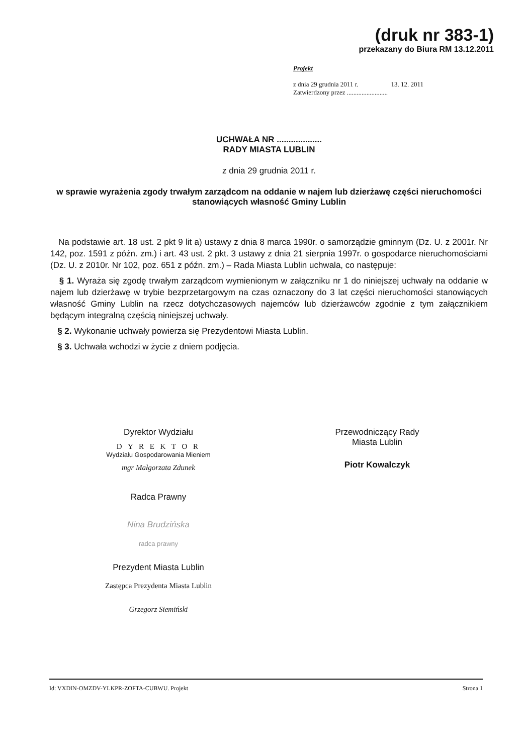(druk nr 383-1)
przekazany do Biura RM 13.12.2011
Projekt
z dnia 29 grudnia 2011 r. 13. 12. 2011
Zatwierdzony przez .........................
UCHWAŁA NR ...................
RADY MIASTA LUBLIN
z dnia 29 grudnia 2011 r.
w sprawie wyrażenia zgody trwałym zarządcom na oddanie w najem lub dzierżawę części nieruchomości stanowiących własność Gminy Lublin
Na podstawie art. 18 ust. 2 pkt 9 lit a) ustawy z dnia 8 marca 1990r. o samorządzie gminnym (Dz. U. z 2001r. Nr 142, poz. 1591 z późn. zm.) i art. 43 ust. 2 pkt. 3 ustawy z dnia 21 sierpnia 1997r. o gospodarce nieruchomościami (Dz. U. z 2010r. Nr 102, poz. 651 z późn. zm.) – Rada Miasta Lublin uchwala, co następuje:
§ 1. Wyraża się zgodę trwałym zarządcom wymienionym w załączniku nr 1 do niniejszej uchwały na oddanie w najem lub dzierżawę w trybie bezprzetargowym na czas oznaczony do 3 lat części nieruchomości stanowiących własność Gminy Lublin na rzecz dotychczasowych najemców lub dzierżawców zgodnie z tym załącznikiem będącym integralną częścią niniejszej uchwały.
§ 2. Wykonanie uchwały powierza się Prezydentowi Miasta Lublin.
§ 3. Uchwała wchodzi w życie z dniem podjęcia.
Dyrektor Wydziału
D Y R E K T O R
Wydziału Gospodarowania Mieniem
mgr Małgorzata Zdunek
Radca Prawny
Nina Brudzińska
radca prawny
Prezydent Miasta Lublin
Zastępca Prezydenta Miasta Lublin
Grzegorz Siemiński
Przewodniczący Rady
Miasta Lublin
Piotr Kowalczyk
Id: VXDIN-OMZDV-YLKPR-ZOFTA-CUBWU. Projekt Strona 1